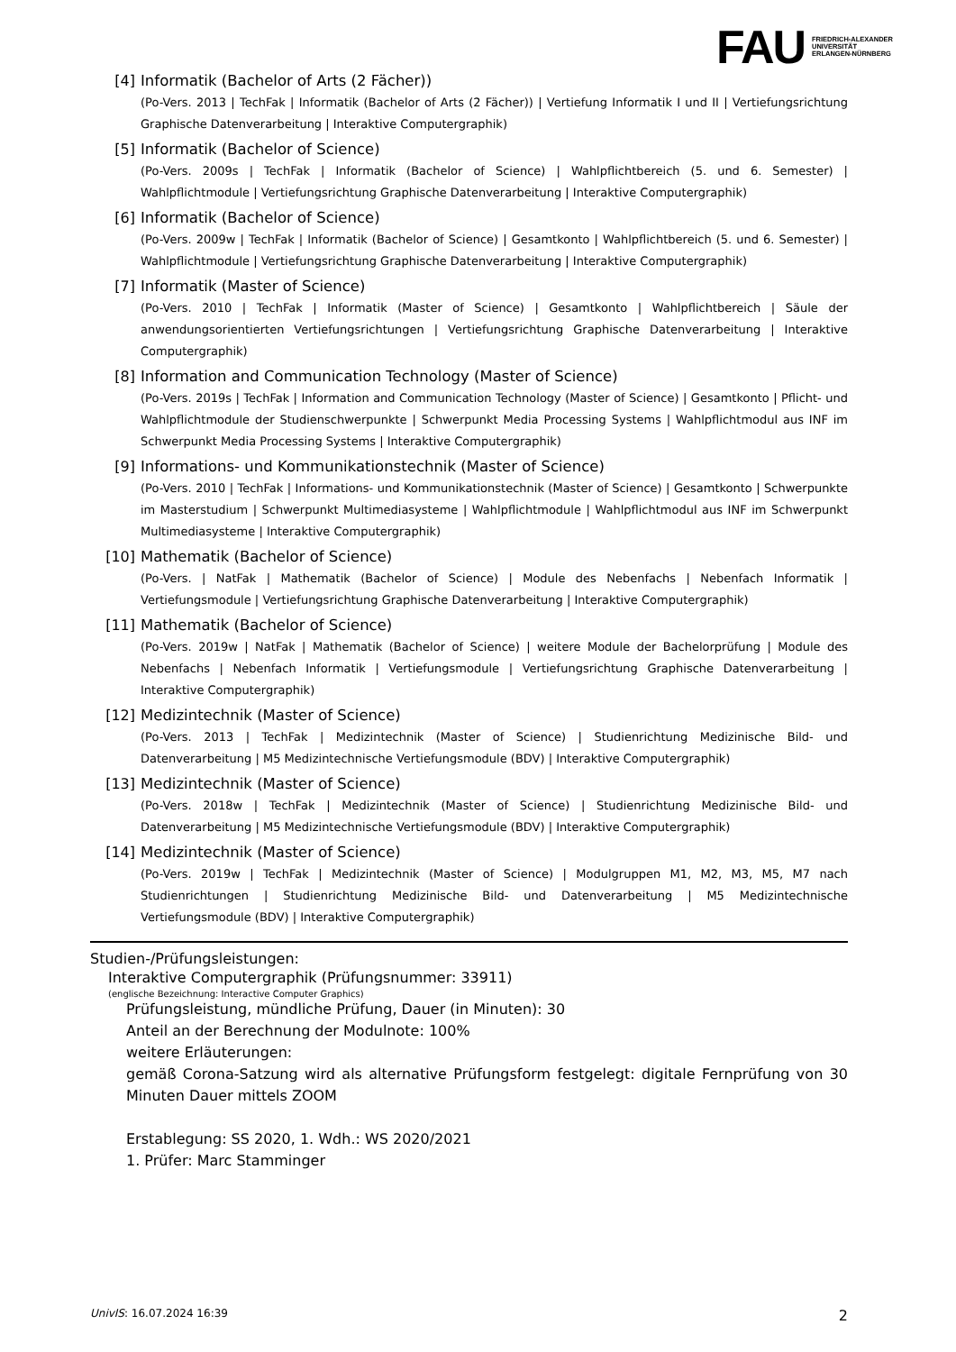FAU FRIEDRICH-ALEXANDER
UNIVERSITÄT
ERLANGEN-NÜRNBERG
[4] Informatik (Bachelor of Arts (2 Fächer))
(Po-Vers. 2013 | TechFak | Informatik (Bachelor of Arts (2 Fächer)) | Vertiefung Informatik I und II | Vertiefungsrichtung Graphische Datenverarbeitung | Interaktive Computergraphik)
[5] Informatik (Bachelor of Science)
(Po-Vers. 2009s | TechFak | Informatik (Bachelor of Science) | Wahlpflichtbereich (5. und 6. Semester) | Wahlpflichtmodule | Vertiefungsrichtung Graphische Datenverarbeitung | Interaktive Computergraphik)
[6] Informatik (Bachelor of Science)
(Po-Vers. 2009w | TechFak | Informatik (Bachelor of Science) | Gesamtkonto | Wahlpflichtbereich (5. und 6. Semester) | Wahlpflichtmodule | Vertiefungsrichtung Graphische Datenverarbeitung | Interaktive Computergraphik)
[7] Informatik (Master of Science)
(Po-Vers. 2010 | TechFak | Informatik (Master of Science) | Gesamtkonto | Wahlpflichtbereich | Säule der anwendungsorientierten Vertiefungsrichtungen | Vertiefungsrichtung Graphische Datenverarbeitung | Interaktive Computergraphik)
[8] Information and Communication Technology (Master of Science)
(Po-Vers. 2019s | TechFak | Information and Communication Technology (Master of Science) | Gesamtkonto | Pflicht- und Wahlpflichtmodule der Studienschwerpunkte | Schwerpunkt Media Processing Systems | Wahlpflichtmodul aus INF im Schwerpunkt Media Processing Systems | Interaktive Computergraphik)
[9] Informations- und Kommunikationstechnik (Master of Science)
(Po-Vers. 2010 | TechFak | Informations- und Kommunikationstechnik (Master of Science) | Gesamtkonto | Schwerpunkte im Masterstudium | Schwerpunkt Multimediasysteme | Wahlpflichtmodule | Wahlpflichtmodul aus INF im Schwerpunkt Multimediasysteme | Interaktive Computergraphik)
[10] Mathematik (Bachelor of Science)
(Po-Vers. | NatFak | Mathematik (Bachelor of Science) | Module des Nebenfachs | Nebenfach Informatik | Vertiefungsmodule | Vertiefungsrichtung Graphische Datenverarbeitung | Interaktive Computergraphik)
[11] Mathematik (Bachelor of Science)
(Po-Vers. 2019w | NatFak | Mathematik (Bachelor of Science) | weitere Module der Bachelorprüfung | Module des Nebenfachs | Nebenfach Informatik | Vertiefungsmodule | Vertiefungsrichtung Graphische Datenverarbeitung | Interaktive Computergraphik)
[12] Medizintechnik (Master of Science)
(Po-Vers. 2013 | TechFak | Medizintechnik (Master of Science) | Studienrichtung Medizinische Bild- und Datenverarbeitung | M5 Medizintechnische Vertiefungsmodule (BDV) | Interaktive Computergraphik)
[13] Medizintechnik (Master of Science)
(Po-Vers. 2018w | TechFak | Medizintechnik (Master of Science) | Studienrichtung Medizinische Bild- und Datenverarbeitung | M5 Medizintechnische Vertiefungsmodule (BDV) | Interaktive Computergraphik)
[14] Medizintechnik (Master of Science)
(Po-Vers. 2019w | TechFak | Medizintechnik (Master of Science) | Modulgruppen M1, M2, M3, M5, M7 nach Studienrichtungen | Studienrichtung Medizinische Bild- und Datenverarbeitung | M5 Medizintechnische Vertiefungsmodule (BDV) | Interaktive Computergraphik)
Studien-/Prüfungsleistungen:
Interaktive Computergraphik (Prüfungsnummer: 33911)
(englische Bezeichnung: Interactive Computer Graphics)
Prüfungsleistung, mündliche Prüfung, Dauer (in Minuten): 30
Anteil an der Berechnung der Modulnote: 100%
weitere Erläuterungen:
gemäß Corona-Satzung wird als alternative Prüfungsform festgelegt: digitale Fernprüfung von 30 Minuten Dauer mittels ZOOM
Erstablegung: SS 2020, 1. Wdh.: WS 2020/2021
1. Prüfer: Marc Stamminger
UnivIS: 16.07.2024 16:39 2